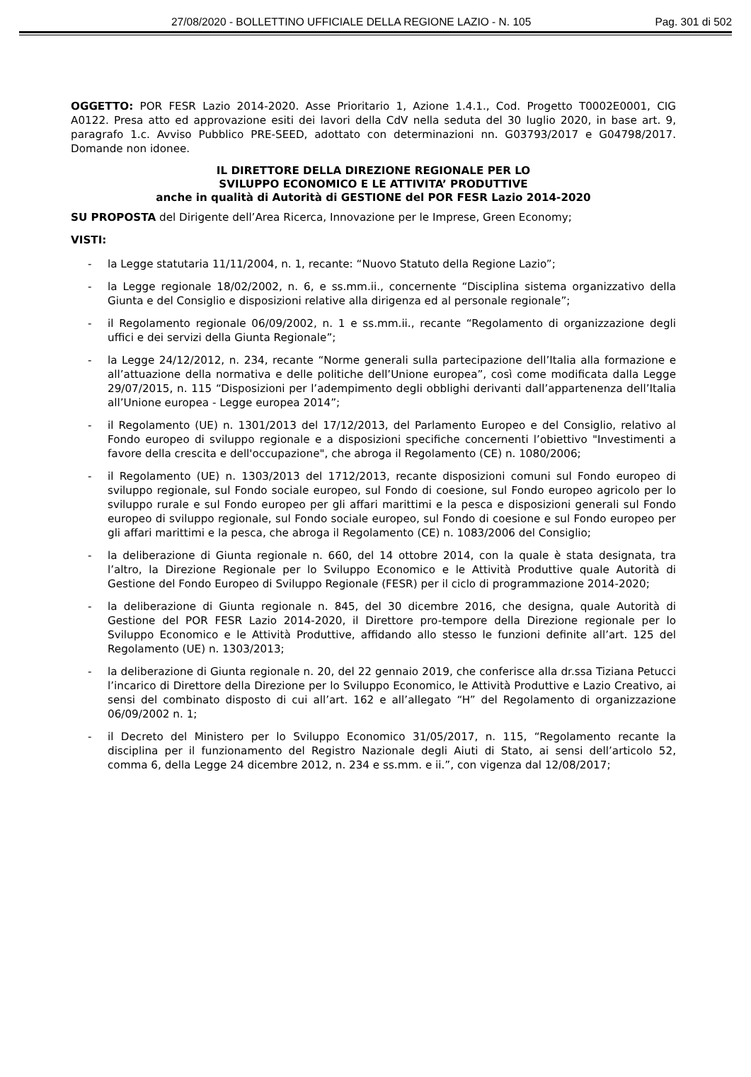27/08/2020 - BOLLETTINO UFFICIALE DELLA REGIONE LAZIO - N. 105 Pag. 301 di 502
OGGETTO: POR FESR Lazio 2014-2020. Asse Prioritario 1, Azione 1.4.1., Cod. Progetto T0002E0001, CIG A0122. Presa atto ed approvazione esiti dei lavori della CdV nella seduta del 30 luglio 2020, in base art. 9, paragrafo 1.c. Avviso Pubblico PRE-SEED, adottato con determinazioni nn. G03793/2017 e G04798/2017. Domande non idonee.
IL DIRETTORE DELLA DIREZIONE REGIONALE PER LO
SVILUPPO ECONOMICO E LE ATTIVITA’ PRODUTTIVE
anche in qualità di Autorità di GESTIONE del POR FESR Lazio 2014-2020
SU PROPOSTA del Dirigente dell’Area Ricerca, Innovazione per le Imprese, Green Economy;
VISTI:
- la Legge statutaria 11/11/2004, n. 1, recante: “Nuovo Statuto della Regione Lazio”;
- la Legge regionale 18/02/2002, n. 6, e ss.mm.ii., concernente “Disciplina sistema organizzativo della Giunta e del Consiglio e disposizioni relative alla dirigenza ed al personale regionale”;
- il Regolamento regionale 06/09/2002, n. 1 e ss.mm.ii., recante “Regolamento di organizzazione degli uffici e dei servizi della Giunta Regionale”;
- la Legge 24/12/2012, n. 234, recante “Norme generali sulla partecipazione dell’Italia alla formazione e all’attuazione della normativa e delle politiche dell’Unione europea”, così come modificata dalla Legge 29/07/2015, n. 115 “Disposizioni per l’adempimento degli obblighi derivanti dall’appartenenza dell’Italia all’Unione europea - Legge europea 2014”;
- il Regolamento (UE) n. 1301/2013 del 17/12/2013, del Parlamento Europeo e del Consiglio, relativo al Fondo europeo di sviluppo regionale e a disposizioni specifiche concernenti l’obiettivo "Investimenti a favore della crescita e dell'occupazione", che abroga il Regolamento (CE) n. 1080/2006;
- il Regolamento (UE) n. 1303/2013 del 1712/2013, recante disposizioni comuni sul Fondo europeo di sviluppo regionale, sul Fondo sociale europeo, sul Fondo di coesione, sul Fondo europeo agricolo per lo sviluppo rurale e sul Fondo europeo per gli affari marittimi e la pesca e disposizioni generali sul Fondo europeo di sviluppo regionale, sul Fondo sociale europeo, sul Fondo di coesione e sul Fondo europeo per gli affari marittimi e la pesca, che abroga il Regolamento (CE) n. 1083/2006 del Consiglio;
- la deliberazione di Giunta regionale n. 660, del 14 ottobre 2014, con la quale è stata designata, tra l’altro, la Direzione Regionale per lo Sviluppo Economico e le Attività Produttive quale Autorità di Gestione del Fondo Europeo di Sviluppo Regionale (FESR) per il ciclo di programmazione 2014-2020;
- la deliberazione di Giunta regionale n. 845, del 30 dicembre 2016, che designa, quale Autorità di Gestione del POR FESR Lazio 2014-2020, il Direttore pro-tempore della Direzione regionale per lo Sviluppo Economico e le Attività Produttive, affidando allo stesso le funzioni definite all’art. 125 del Regolamento (UE) n. 1303/2013;
- la deliberazione di Giunta regionale n. 20, del 22 gennaio 2019, che conferisce alla dr.ssa Tiziana Petucci l’incarico di Direttore della Direzione per lo Sviluppo Economico, le Attività Produttive e Lazio Creativo, ai sensi del combinato disposto di cui all’art. 162 e all’allegato “H” del Regolamento di organizzazione 06/09/2002 n. 1;
- il Decreto del Ministero per lo Sviluppo Economico 31/05/2017, n. 115, “Regolamento recante la disciplina per il funzionamento del Registro Nazionale degli Aiuti di Stato, ai sensi dell’articolo 52, comma 6, della Legge 24 dicembre 2012, n. 234 e ss.mm. e ii.”, con vigenza dal 12/08/2017;